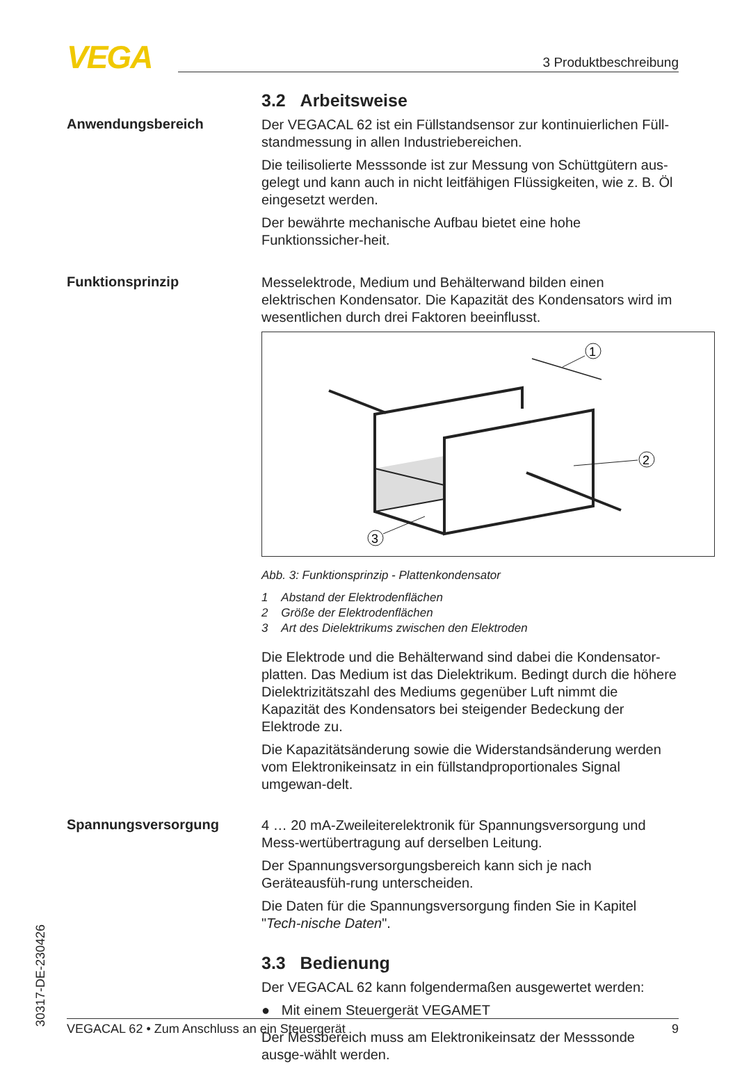VEGA 3 Produktbeschreibung
3.2 Arbeitsweise
Anwendungsbereich
Der VEGACAL 62 ist ein Füllstandsensor zur kontinuierlichen Füll-standmessung in allen Industriebereichen.
Die teilisolierte Messsonde ist zur Messung von Schüttgütern aus-gelegt und kann auch in nicht leitfähigen Flüssigkeiten, wie z. B. Öl eingesetzt werden.
Der bewährte mechanische Aufbau bietet eine hohe Funktionssicher-heit.
Funktionsprinzip
Messelektrode, Medium und Behälterwand bilden einen elektrischen Kondensator. Die Kapazität des Kondensators wird im wesentlichen durch drei Faktoren beeinflusst.
1
2
3
Abb. 3: Funktionsprinzip - Plattenkondensator
1 Abstand der Elektrodenflächen
2 Größe der Elektrodenflächen
3 Art des Dielektrikums zwischen den Elektroden
Die Elektrode und die Behälterwand sind dabei die Kondensator-platten. Das Medium ist das Dielektrikum. Bedingt durch die höhere Dielektrizitätszahl des Mediums gegenüber Luft nimmt die Kapazität des Kondensators bei steigender Bedeckung der Elektrode zu.
Die Kapazitätsänderung sowie die Widerstandsänderung werden vom Elektronikeinsatz in ein füllstandproportionales Signal umgewan-delt.
Spannungsversorgung
4 … 20 mA-Zweileiterelektronik für Spannungsversorgung und Mess-wertübertragung auf derselben Leitung.
Der Spannungsversorgungsbereich kann sich je nach Geräteausfüh-rung unterscheiden.
Die Daten für die Spannungsversorgung finden Sie in Kapitel "Tech-nische Daten".
3.3 Bedienung
Der VEGACAL 62 kann folgendermaßen ausgewertet werden:
● Mit einem Steuergerät VEGAMET
Der Messbereich muss am Elektronikeinsatz der Messsonde ausge-wählt werden.
30317-DE-230426
VEGACAL 62 • Zum Anschluss an ein Steuergerät 9